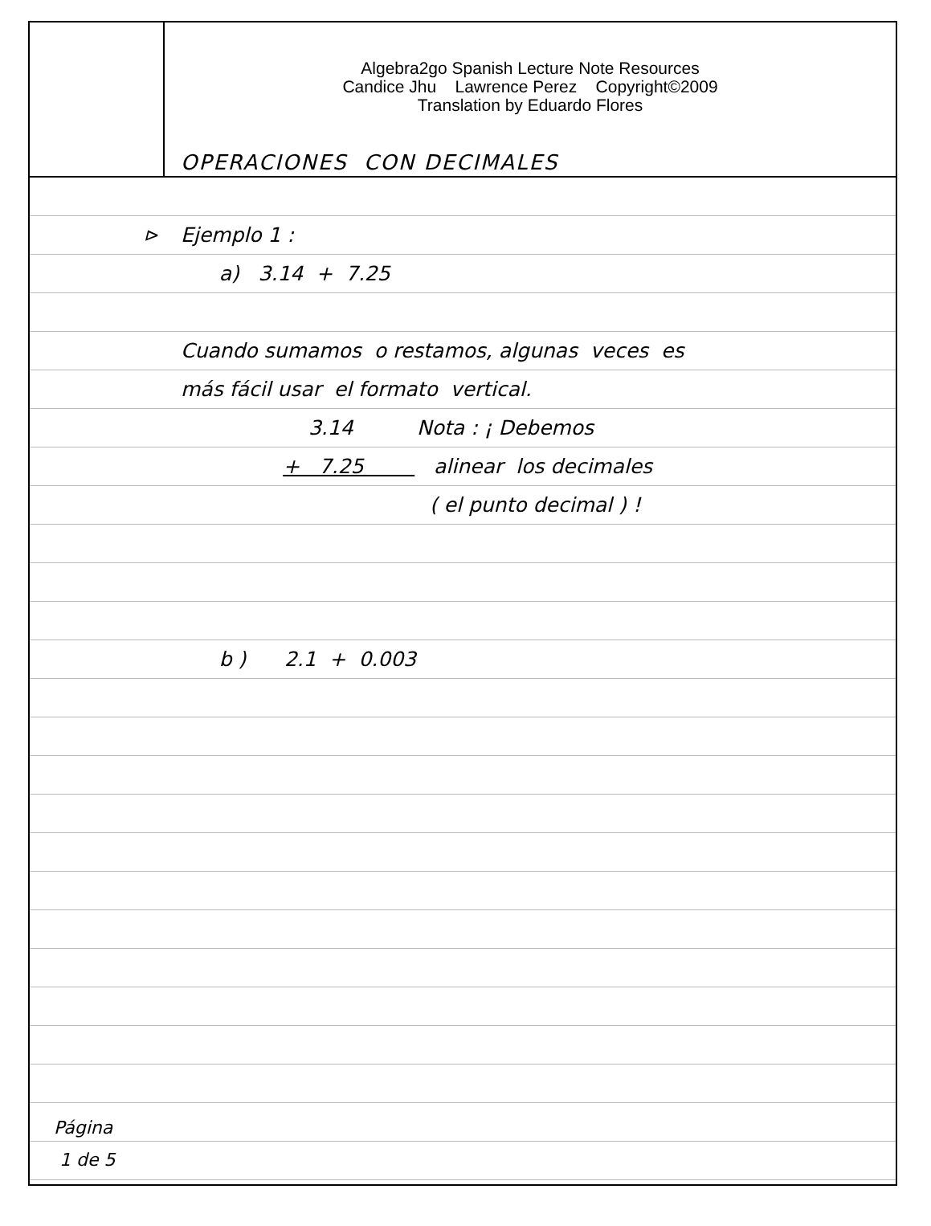Algebra2go Spanish Lecture Note Resources
Candice Jhu Lawrence Perez Copyright©2009
Translation by Eduardo Flores
OPERACIONES CON DECIMALES
⊳
Página
1 de 5
Ejemplo 1 :
a) 3.14 + 7.25
Cuando sumamos o restamos, algunas veces es
más fácil usar el formato vertical.
3.14 Nota : ¡ Debemos
+ 7.25 alinear los decimales
( el punto decimal ) !
b ) 2.1 + 0.003